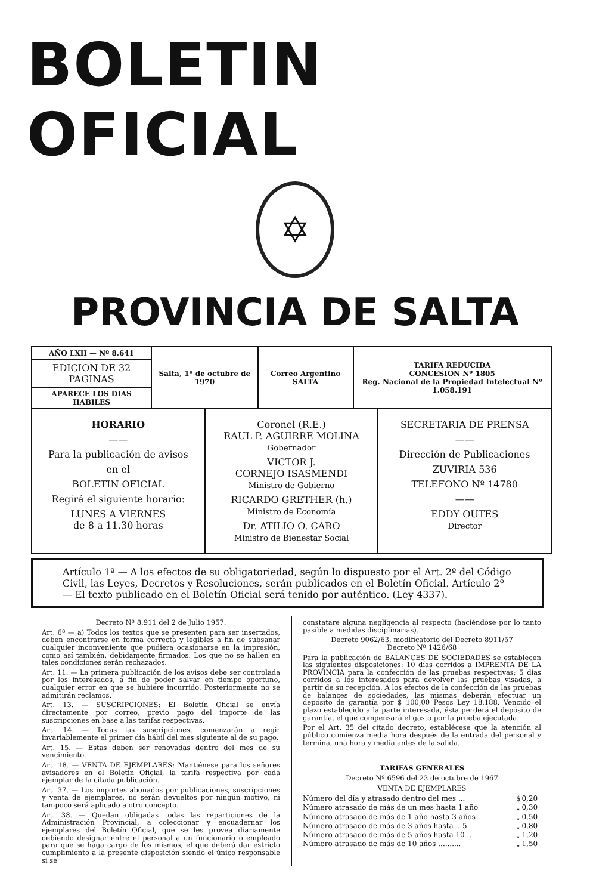BOLETIN OFICIAL
✡
PROVINCIA DE SALTA
| AÑO LXII — Nº 8.641 | Salta, 1º de octubre de 1970 | Correo Argentino SALTA | TARIFA REDUCIDA CONCESION Nº 1805 Reg. Nacional de la Propiedad Intelectual Nº 1.058.191 |
| EDICION DE 32 PAGINAS | | | |
| APARECE LOS DIAS HABILES | | | |
HORARIO
——
Para la publicación de avisos
en el
BOLETIN OFICIAL
Regirá el siguiente horario:
LUNES A VIERNES
de 8 a 11.30 horas
Coronel (R.E.)
RAUL P. AGUIRRE MOLINA
Gobernador
VICTOR J.
CORNEJO ISASMENDI
Ministro de Gobierno
RICARDO GRETHER (h.)
Ministro de Economía
Dr. ATILIO O. CARO
Ministro de Bienestar Social
SECRETARIA DE PRENSA
——
Dirección de Publicaciones
ZUVIRIA 536
TELEFONO Nº 14780
——
EDDY OUTES
Director
Artículo 1º — A los efectos de su obligatoriedad, según lo dispuesto por el Art. 2º del Código Civil, las Leyes, Decretos y Resoluciones, serán publicados en el Boletín Oficial. Artículo 2º — El texto publicado en el Boletín Oficial será tenido por auténtico. (Ley 4337).
Decreto Nº 8.911 del 2 de Julio 1957.
Art. 6º — a) Todos los textos que se presenten para ser insertados, deben encontrarse en forma correcta y legibles a fin de subsanar cualquier inconveniente que pudiera ocasionarse en la impresión, como así también, debidamente firmados. Los que no se hallen en tales condiciones serán rechazados.
Art. 11. — La primera publicación de los avisos debe ser controlada por los interesados, a fin de poder salvar en tiempo oportuno, cualquier error en que se hubiere incurrido. Posteriormente no se admitirán reclamos.
Art. 13. — SUSCRIPCIONES: El Boletín Oficial se envía directamente por correo, previo pago del importe de las suscripciones en base a las tarifas respectivas.
Art. 14. — Todas las suscripciones, comenzarán a regir invariablemente el primer día hábil del mes siguiente al de su pago.
Art. 15. — Estas deben ser renovadas dentro del mes de su vencimiento.
Art. 18. — VENTA DE EJEMPLARES: Mantiénese para los señores avisadores en el Boletín Oficial, la tarifa respectiva por cada ejemplar de la citada publicación.
Art. 37. — Los importes abonados por publicaciones, suscripciones y venta de ejemplares, no serán devueltos por ningún motivo, ni tampoco será aplicado a otro concepto.
Art. 38. — Quedan obligadas todas las reparticiones de la Administración Provincial, a coleccionar y encuadernar los ejemplares del Boletín Oficial, que se les provea diariamente debiendo designar entre el personal a un funcionario o empleado para que se haga cargo de los mismos, el que deberá dar estricto cumplimiento a la presente disposición siendo el único responsable si se
constatare alguna negligencia al respecto (haciéndose por lo tanto pasible a medidas disciplinarias).
Decreto 9062/63, modificatorio del Decreto 8911/57
Decreto Nº 1426/68
Para la publicación de BALANCES DE SOCIEDADES se establecen las siguientes disposiciones: 10 días corridos a IMPRENTA DE LA PROVINCIA para la confección de las pruebas respectivas; 5 días corridos a los interesados para devolver las pruebas visadas, a partir de su recepción. A los efectos de la confección de las pruebas de balances de sociedades, las mismas deberán efectuar un depósito de garantía por $ 100,00 Pesos Ley 18.188. Vencido el plazo establecido a la parte interesada, ésta perderá el depósito de garantía, el que compensará el gasto por la prueba ejecutada.
Por el Art. 35 del citado decreto, establécese que la atención al público comienza media hora después de la entrada del personal y termina, una hora y media antes de la salida.
TARIFAS GENERALES
Decreto Nº 6596 del 23 de octubre de 1967
VENTA DE EJEMPLARES
| Número del día y atrasado dentro del mes ... | $ | 0,20 |
| Número atrasado de más de un mes hasta 1 año | „ | 0,30 |
| Número atrasado de más de 1 año hasta 3 años | „ | 0,50 |
| Número atrasado de más de 3 años hasta .. 5 | „ | 0,80 |
| Número atrasado de más de 5 años hasta 10 .. | „ | 1,20 |
| Número atrasado de más de 10 años .......... | „ | 1,50 |